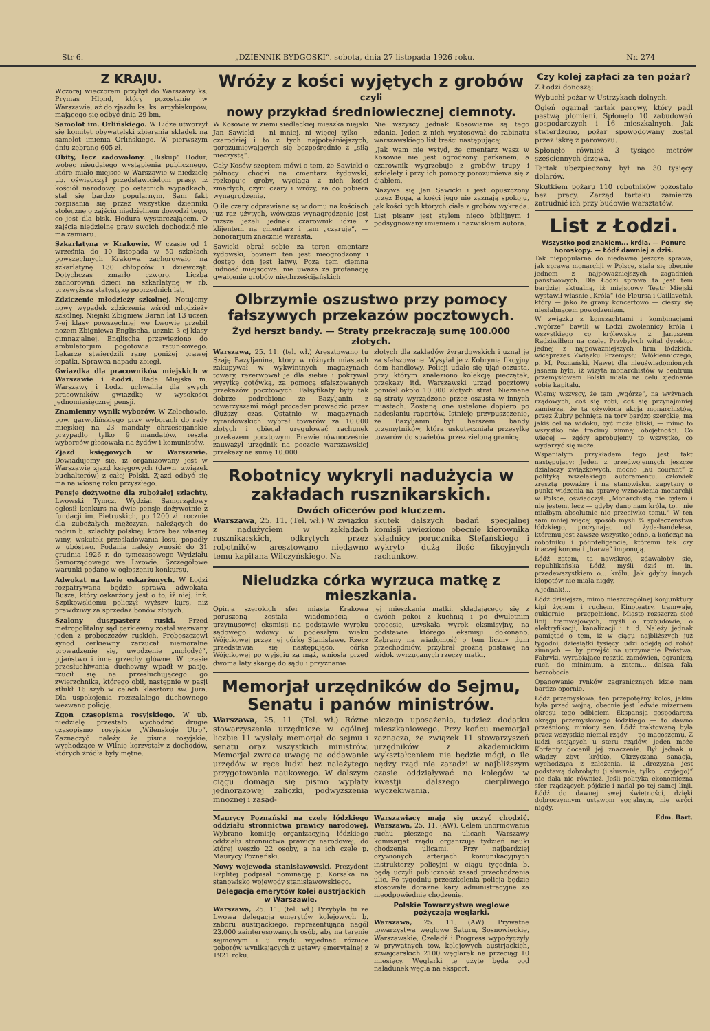Str 6. „DZIENNIK BYDGOSKI“. sobota, dnia 27 listopada 1926 roku. Nr. 274
Z KRAJU.
Wczoraj wieczorem przybył do Warszawy ks. Prymas Hlond, który pozostanie w Warszawie, aż do zjazdu ks. ks. arcybiskupów, mającego się odbyć dnia 29 bm.
Samolot im. Orlińskiego. W Lidze utworzył się komitet obywatelski zbierania składek na samolot imienia Orlińskiego. W pierwszym dniu zebrano 605 zł.
Obity, lecz zadowolony. „Biskup“ Hodur, wobec nieudałego wystąpienia publicznego, które miało miejsce w Warszawie w niedzielę ub. oświadczył przedstawicielom prasy, iż kościół narodowy, po ostatnich wypadkach, stał się bardzo popularnym. Sam fakt rozpisania się przez wszystkie dzienniki stołeczne o zajściu niedzielnem dowodzi tego, co jest dla bisk. Hodura wystarczającem. O zajścia niedzielne praw swoich dochodzić nie ma zamiaru.
Szkarlatyna w Krakowie. W czasie od 1 września do 10 listopada w 50 szkołach powszechnych Krakowa zachorowało na szkarlatynę 130 chłopców i dziewcząt. Dotychczas zmarło czworo. Liczba zachorowań dzieci na szkarlatynę w rb. przewyższa statystykę poprzednich lat.
Zdziczenie młodzieży szkolnej. Notujemy nowy wypadek zdziczenia wśród młodzieży szkolnej. Niejaki Zbigniew Baran lat 13 uczeń 7-ej klasy powszechnej we Lwowie przebił nożem Zbigniewa Englischa, ucznia 3-ej klasy gimnazjalnej. Englischa przewieziono do ambulatorjum pogotowia ratunkowego. Lekarze stwierdzili ranę poniżej prawej łopatki. Sprawca napadu zbiegł.
Gwiazdka dla pracowników miejskich w Warszawie i Łodzi. Rada Miejska m. Warszawy i Łodzi uchwaliła dla swych pracowników gwiazdkę w wysokości jednomiesięcznej pensji.
Znamienny wynik wyborów. W Żelechowie, pow. garwolińskiego przy wyborach do rady miejskiej na 23 mandaty chrześcijańskie przypadło tylko 9 mandatów, reszta wyborców głosowała na żydów i komunistów.
Zjazd księgowych w Warszawie. Dowiadujemy się, iż organizowany jest w Warszawie zjazd księgowych (dawn. związek buchalterów) z całej Polski. Zjazd odbyć się ma na wiosnę roku przyszłego.
Pensje dożywotne dla zubożałej szlachty. Lwowski Tymcz. Wydział Samorządowy ogłosił konkurs na dwie pensje dożywotnie z fundacji im. Pietruskich, po 1200 zł. rocznie dla zubożałych mężczyzn, należących do rodzin b. szlachty polskiej, które bez własnej winy, wskutek prześladowania losu, popadły w ubóstwo. Podania należy wnosić do 31 grudnia 1926 r. do tymczasowego Wydziału Samorządowego we Lwowie. Szczegółowe warunki podano w ogłoszeniu konkursu.
Adwokat na ławie oskarżonych. W Łodzi rozpatrywana będzie sprawa adwokata Busza, który oskarżony jest o to, iż niej. inż. Szpikowskiemu policzył wyższy kurs, niż prawdziwy za sprzedaż bonów złotych.
Szalony duszpasterz ruski. Przed metropolitalny sąd cerkiewny został wezwany jeden z proboszczów ruskich. Proboszczowi synod cerkiewny zarzucał niemoralne prowadzenie się, uwodzenie „mołodyć“, pijaństwo i inne grzechy główne. W czasie przesłuchiwania duchowny wpadł w pasję, rzucił się na przesłuchującego go zwierzchnika, którego obił, następnie w pasji stłukł 16 szyb w celach klasztoru św. Jura. Dla uspokojenia rozszalałego duchownego wezwano policję.
Zgon czasopisma rosyjskiego. W ub. niedzielę przestało wychodzić drugie czasopismo rosyjskie „Wilenskoje Utro“. Zaznaczyć należy, że pisma rosyjskie, wychodzące w Wilnie korzystały z dochodów, których źródła były mętne.
Wróży z kości wyjętych z grobów
czyli
nowy przykład średniowiecznej ciemnoty.
W Kosowie w ziemi siedleckiej mieszka niejaki Jan Sawicki — ni mniej, ni więcej tylko — czarodziej i to z tych najpotężniejszych, porozumiewających się bezpośrednio z „siłą nieczystą“.
Cały Kosów szeptem mówi o tem, że Sawicki o północy chodzi na cmentarz żydowski, rozkopuje groby, wyciąga z nich kości zmarłych, czyni czary i wróży, za co pobiera wynagrodzenie.
O ile czary odprawiane są w domu na kościach już raz użytych, wówczas wynagrodzenie jest niższe jeżeli jednak czarownik idzie z klijentem na cmentarz i tam „czaruje“, — honorarjum znacznie wzrasta.
Sawicki obrał sobie za teren cmentarz żydowski, bowiem ten jest nieogrodzony i dostęp doń jest łatwy. Poza tem ciemna ludność miejscowa, nie uważa za profanację gwałcenie grobów niechrześcijańskich
Nie wszyscy jednak Kosowianie są tego zdania. Jeden z nich wystosował do rabinatu warszawskiego list treści następującej:
„Jak wam nie wstyd, że cmentarz wasz w Kosowie nie jest ogrodzony parkanem, a czarownik wygrzebuje z grobów trupy i szkielety i przy ich pomocy porozumiewa się z djabłem.
Nazywa się Jan Sawicki i jest opuszczony przez Boga, a kości jego nie zaznają spokoju, jak kości tych których ciała z grobów wykrada.
List pisany jest stylem nieco biblijnym i podsygnowany imieniem i nazwiskiem autora.
Olbrzymie oszustwo przy pomocy fałszywych przekazów pocztowych.
Żyd herszt bandy. — Straty przekraczają sumę 100.000 złotych.
Warszawa, 25. 11. (tel. wł.) Aresztowano tu Szaję Bazyljanina, który w różnych miastach zakupywał w wykwintnych magazynach towary, rezerwował je dla siebie i pokrywał wysyłkę gotówką, za pomocą sfałszowanych przekazów pocztowych. Falsyfikaty były tak dobrze podrobione że Bazyljanin z towarzyszami mógł proceder prowadzić przez dłuższy czas. Ostatnio w magazynach żyrardowskich wybrał towarów za 10.000 złotych i obiecał uregulować rachunek przekazem pocztowym. Prawie równocześnie zauważył urzędnik na poczcie warszawskiej przekazy na sumę 10.000
złotych dla zakładów żyrardowskich i uznał je za sfałszowane. Wysyłał je z Kobrynia fikcyjny dom handlowy. Policji udało się ująć oszusta, przy którym znaleziono kolekcję pieczątek, przekazy itd. Warszawski urząd pocztowy poniósł około 10.000 złotych strat. Nieznane są straty wyrządzone przez oszusta w innych miastach. Zostaną one ustalone dopiero po nadesłaniu raportów. Istnieje przypuszczenie, że Bazyljanin był herszem bandy przemytników, która uskuteczniała przesyłkę towarów do sowietów przez zieloną granicę.
Robotnicy wykryli nadużycia w zakładach rusznikarskich.
Dwóch oficerów pod kluczem.
Warszawa, 25. 11. (Tel. wł.) W związku z nadużyciem w zakładach rusznikarskich, odkrytych przez robotników aresztowano niedawno temu kapitana Wilczyńskiego. Na
skutek dalszych badań specjalnej komisji uwięziono obecnie kierownika składnicy porucznika Stefańskiego i wykryto dużą ilość fikcyjnych rachunków.
Nieludzka córka wyrzuca matkę z mieszkania.
Opinja szerokich sfer miasta Krakowa poruszoną została wiadomością o przymusowej eksmisji na podstawie wyroku sądowego wdowy w podeszłym wieku Wójcikowej przez jej córkę Stanisławę. Rzecz przedstawia się następująco: córka Wójcikowej po wyjściu za mąż, wniosła przed dwoma laty skargę do sądu i przyznanie
jej mieszkania matki, składającego się z dwóch pokoi z kuchnią i po dwuletnim procesie, uzyskała wyrok eksmisyjny, na podstawie którego eksmisji dokonano. Zebrany na wiadomość o tem liczny tłum przechodniów, przybrał groźną postawę na widok wyrzucanych rzeczy matki.
Memorjał urzędników do Sejmu, Senatu i panów ministrów.
Warszawa, 25. 11. (Tel. wł.) Różne stowarzyszenia urzędnicze w ogólnej liczbie 11 wysłały memorjał do sejmu i senatu oraz wszystkich ministrów. Memorjał zwraca uwagę na oddawanie urzędów w ręce ludzi bez należytego przygotowania naukowego. W dalszym ciągu domaga się pismo wypłaty jednorazowej zaliczki, podwyższenia mnożnej i zasad-
niczego uposażenia, tudzież dodatku mieszkaniowego. Przy końcu memorjał zaznacza, że związek 11 stowarzyszeń urzędników z akademickim wykształceniem nie będzie mógł, o ile nędzy rząd nie zaradzi w najbliższym czasie oddziaływać na kolegów w kwestji dalszego cierpliwego wyczekiwania.
Maurycy Poznański na czele łódzkiego oddziału stronnictwa prawicy narodowej. Wybrano komisję organizacyjną łódzkiego oddziału stronnictwa prawicy narodowej, do której weszło 22 osoby, a na ich czele p. Maurycy Poznański.
Nowy wojewoda stanisławowski. Prezydent Rzplitej podpisał nominację p. Korsaka na stanowisko wojewody stanisławowskiego.
Delegacja emerytów kolei austrjackich w Warszawie.
Warszawa, 25. 11. (tel. wł.) Przybyła tu ze Lwowa delegacja emerytów kolejowych b. zaboru austrjackiego, reprezentująca nagół 23.000 zainteresowanych osób, aby na terenie sejmowym i u rządu wyjednać różnice poborów wynikających z ustawy emerytalnej z 1921 roku.
Warszawiacy mają się uczyć chodzić. Warszawa, 25. 11. (AW). Celem unormowania ruchu pieszego na ulicach Warszawy komisarjat rządu organizuje tydzień nauki chodzenia ulicami. Przy najbardziej ożywionych arterjach komunikacyjnych instruktorzy policyjni w ciągu tygodnia b. będą uczyli publiczność zasad przechodzenia ulic. Po tygodniu przeszkolenia policja będzie stosowała dorażne kary administracyjne za nieodpowiednie chodzenie.
Polskie Towarzystwa węglowe pożyczają węglarki.
Warszawa, 25. 11. (AW). Prywatne towarzystwa węglowe Saturn, Sosnowieckie, Warszawskie, Czeladź i Progress wypożyczyły w prywatnych tow. kolejowych austrjackich, szwajcarskich 2100 węglarek na przeciąg 10 miesięcy. Węglarki te użyte będą pod naładunek węgla na eksport.
Czy kolej zapłaci za ten pożar?
Z Łodzi donoszą:
Wybuchł pożar w Ustrzykach dolnych.
Ogień ogarnął tartak parowy, który padł pastwą płomieni. Spłonęło 10 zabudowań gospodarczych i 16 mieszkalnych. Jak stwierdzono, pożar spowodowany został przez iskrę z parowozu.
Spłonęło również 3 tysiące metrów sześciennych drzewa.
Tartak ubezpieczony był na 30 tysięcy dolarów.
Skutkiem pożaru 110 robotników pozostało bez pracy. Zarząd tartaku zamierza zatrudnić ich przy budowie warsztatów.
List z Łodzi.
Wszystko pod znakiem... króla. — Ponure horoskopy. — Łódź dawniej a dziś.
Tak niepopularna do niedawna jeszcze sprawa, jak sprawa monarchji w Polsce, stała się obecnie jednem z najpoważniejszych zagadnień państwowych. Dla Łodzi sprawa ta jest tem bardziej aktualną, iż miejscowy Teatr Miejski wystawił właśnie „Króla“ (de Fleursa i Caillaveta), który — jako że grany koncertowo — cieszy się niesłabnącem powodzeniem.
W związku z konszachtami i kombinacjami „wgórze“ bawili w Łodzi zwolennicy króla i wszystkiego co królewskie z Januszem Radziwiłłem na czele. Przybyłych witał dyrektor jednej z najpoważniejszych firm łódzkich, wiceprezes Związku Przemysłu Włókienniczego, p. M. Poznański. Nawet dla nieuświadomionych jasnem było, iż wizyta monarchistów w centrum przemysłowem Polski miała na celu zjednanie sobie kapitału.
Wiemy wszyscy, że tam „wgórze“, na wyżynach rządowych, coś się robi, coś się przynajmniej zamierza, że ta ożywiona akcja monarchistów, przez Żubry pchnięta na tory bardzo szerokie, ma jakiś cel na widoku, być może bliski, — mimo to wszystko nie tracimy zimnej obojętności. Co więcej — zgóry aprobujemy to wszystko, co wydarzyć się może.
Wspaniałym przykładem tego jest fakt następujący: Jeden z przedwojennych jeszcze działaczy związkowych, mocno „au courant“ z polityką wszelakiego autoramentu, człowiek zresztą poważny i na stanowisku, zapytany o punkt widzenia na sprawę wznowienia monarchji w Polsce, oświadczył: „Monarchistą nie byłem i nie jestem, lecz — gdyby dano nam króla, to... nie miałbym absolutnie nic przeciwko temu.“ W ten sam mniej więcej sposób myśli ¾ społeczeństwa łódzkiego, poczynając od żyda-handełesa, któremu jest zawsze wszystko jedno, a kończąc na robotniku i półinteligencie, któremu tak czy inaczej korona i „barwa“ imponują.
Łódź zatem, ta nawskroś, zdawałoby się, republikańska Łódź, myśli dziś m. in. przedewszystkiem o... królu. Jak gdyby innych kłopotów nie miała nigdy.
A jednak!...
Łódź dzisiejsza, mimo nieszczególnej konjunktury kipi życiem i ruchem. Kinoteatry, tramwaje, cukiernie — przepełnione. Miasto rozszerza sieć linij tramwajowych, myśli o rozbudowie, o elektryfikacji, kanalizacji i t. d. Należy jednak pamiętać o tem, iż w ciągu najbliższych już tygodni, dziesiątki tysięcy ludzi odejdą od robót zimnych — by przejść na utrzymanie Państwa. Fabryki, wyrabiające resztki zamówień, ograniczą ruch do minimum, a zatem... dalsza fala bezrobocia.
Opanowanie rynków zagranicznych idzie nam bardzo opornie.
Łódź przemysłowa, ten przepotężny kolos, jakim była przed wojną, obecnie jest ledwie mizernem okresu tego odbiciem. Ekspansja gospodarcza okręgu przemysłowego łódzkiego — to dawno prześniony, miniony sen. Łódź traktowaną była przez wszystkie niemal rządy — po macoszemu. Z ludzi, stojących u steru rządów, jeden może Korfanty docenił jej znaczenie. Był jednak u władzy zbyt krótko. Okrzyczana sanacja, wychodząca z założenia, iż „drożyzna jest podstawą dobrobytu (i słusznie, tylko... czyjego)“ nie dała nic również. Jeśli polityka ekonomiczna sfer rządzących pójdzie i nadal po tej samej linji, Łódź do dawnej swej świetności, dzięki dobroczynnym ustawom socjalnym, nie wróci nigdy.
Edm. Bart.